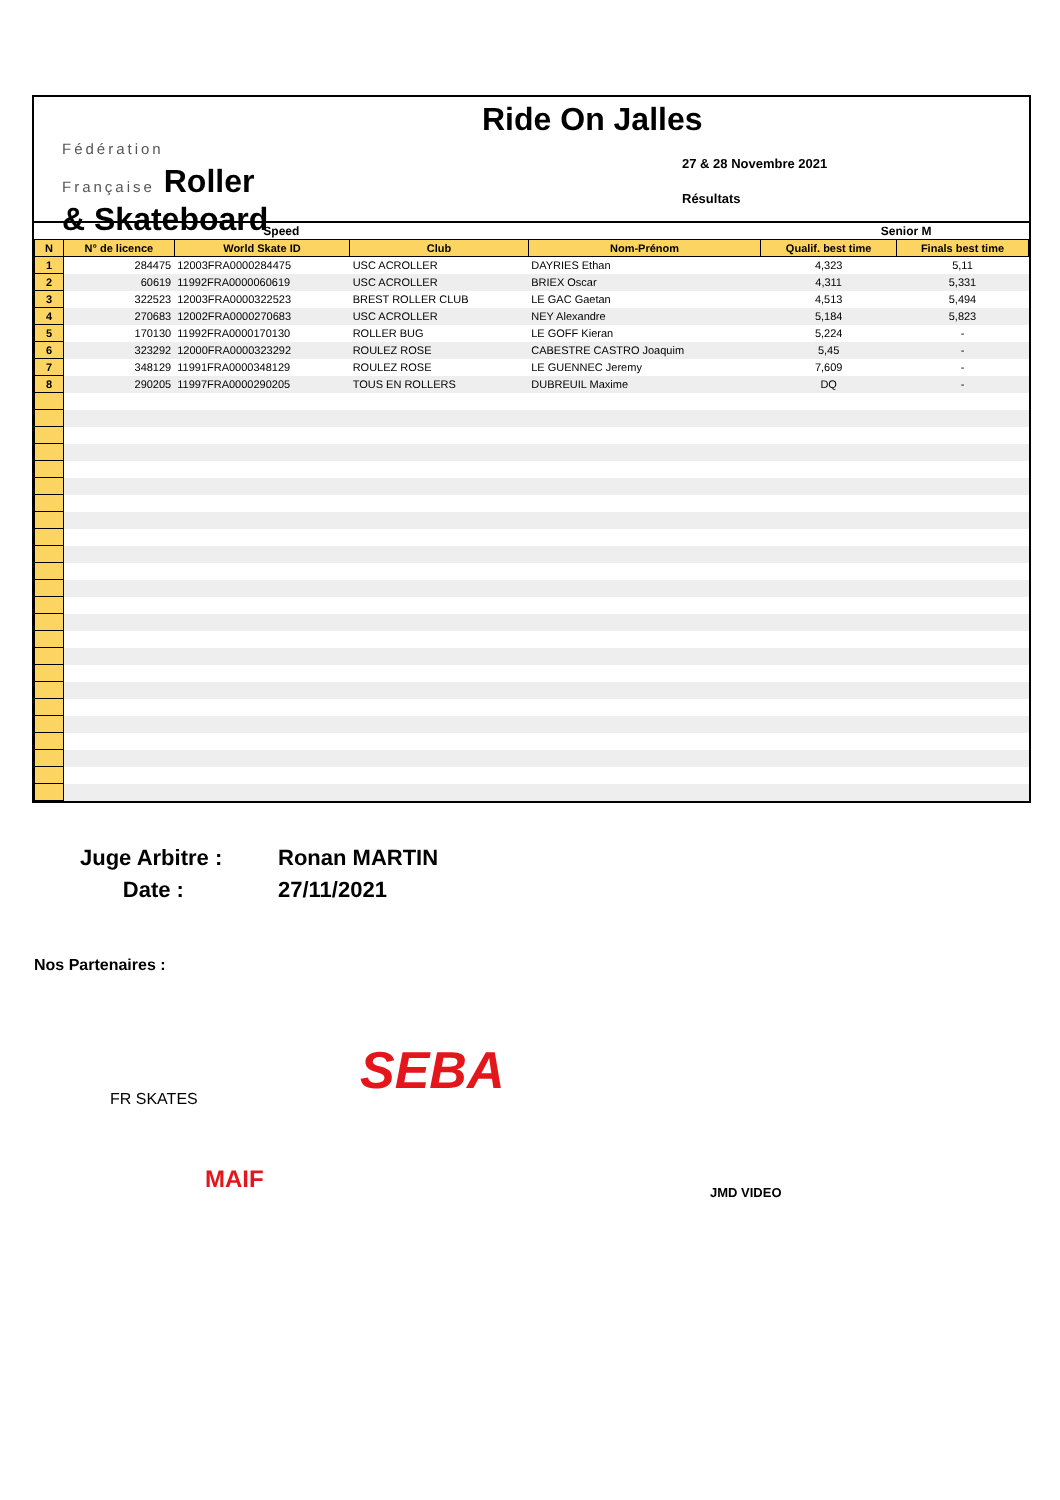Fédération
Française Roller
& Skateboard
Ride On Jalles
27 & 28 Novembre 2021
Résultats
| Speed | | | | | Senior M | |
| N | N° de licence | World Skate ID | Club | Nom-Prénom | Qualif. best time | Finals best time |
| 1 | 284475 | 12003FRA0000284475 | USC ACROLLER | DAYRIES Ethan | 4,323 | 5,11 |
| 2 | 60619 | 11992FRA0000060619 | USC ACROLLER | BRIEX Oscar | 4,311 | 5,331 |
| 3 | 322523 | 12003FRA0000322523 | BREST ROLLER CLUB | LE GAC Gaetan | 4,513 | 5,494 |
| 4 | 270683 | 12002FRA0000270683 | USC ACROLLER | NEY Alexandre | 5,184 | 5,823 |
| 5 | 170130 | 11992FRA0000170130 | ROLLER BUG | LE GOFF Kieran | 5,224 | - |
| 6 | 323292 | 12000FRA0000323292 | ROULEZ ROSE | CABESTRE CASTRO Joaquim | 5,45 | - |
| 7 | 348129 | 11991FRA0000348129 | ROULEZ ROSE | LE GUENNEC Jeremy | 7,609 | - |
| 8 | 290205 | 11997FRA0000290205 | TOUS EN ROLLERS | DUBREUIL Maxime | DQ | - |
Juge Arbitre : Ronan MARTIN
Date : 27/11/2021
Nos Partenaires :
FR SKATES SEBA
MAIF JMD VIDEO